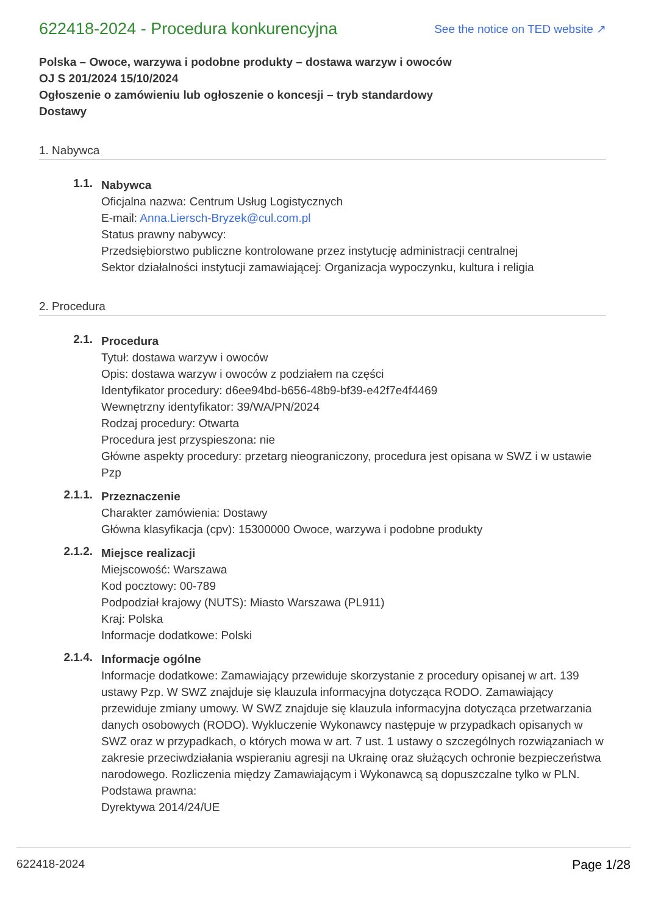622418-2024 - Procedura konkurencyjna
See the notice on TED website ↗
Polska – Owoce, warzywa i podobne produkty – dostawa warzyw i owoców
OJ S 201/2024 15/10/2024
Ogłoszenie o zamówieniu lub ogłoszenie o koncesji – tryb standardowy
Dostawy
1. Nabywca
1.1.
Nabywca
Oficjalna nazwa: Centrum Usług Logistycznych
E-mail: Anna.Liersch-Bryzek@cul.com.pl
Status prawny nabywcy:
Przedsiębiorstwo publiczne kontrolowane przez instytucję administracji centralnej
Sektor działalności instytucji zamawiającej: Organizacja wypoczynku, kultura i religia
2. Procedura
2.1.
Procedura
Tytuł: dostawa warzyw i owoców
Opis: dostawa warzyw i owoców z podziałem na części
Identyfikator procedury: d6ee94bd-b656-48b9-bf39-e42f7e4f4469
Wewnętrzny identyfikator: 39/WA/PN/2024
Rodzaj procedury: Otwarta
Procedura jest przyspieszona: nie
Główne aspekty procedury: przetarg nieograniczony, procedura jest opisana w SWZ i w ustawie Pzp
2.1.1.
Przeznaczenie
Charakter zamówienia: Dostawy
Główna klasyfikacja (cpv): 15300000 Owoce, warzywa i podobne produkty
2.1.2.
Miejsce realizacji
Miejscowość: Warszawa
Kod pocztowy: 00-789
Podpodział krajowy (NUTS): Miasto Warszawa (PL911)
Kraj: Polska
Informacje dodatkowe: Polski
2.1.4.
Informacje ogólne
Informacje dodatkowe: Zamawiający przewiduje skorzystanie z procedury opisanej w art. 139 ustawy Pzp. W SWZ znajduje się klauzula informacyjna dotycząca RODO. Zamawiający przewiduje zmiany umowy. W SWZ znajduje się klauzula informacyjna dotycząca przetwarzania danych osobowych (RODO). Wykluczenie Wykonawcy następuje w przypadkach opisanych w SWZ oraz w przypadkach, o których mowa w art. 7 ust. 1 ustawy o szczególnych rozwiązaniach w zakresie przeciwdziałania wspieraniu agresji na Ukrainę oraz służących ochronie bezpieczeństwa narodowego. Rozliczenia między Zamawiającym i Wykonawcą są dopuszczalne tylko w PLN.
Podstawa prawna:
Dyrektywa 2014/24/UE
622418-2024 Page 1/28